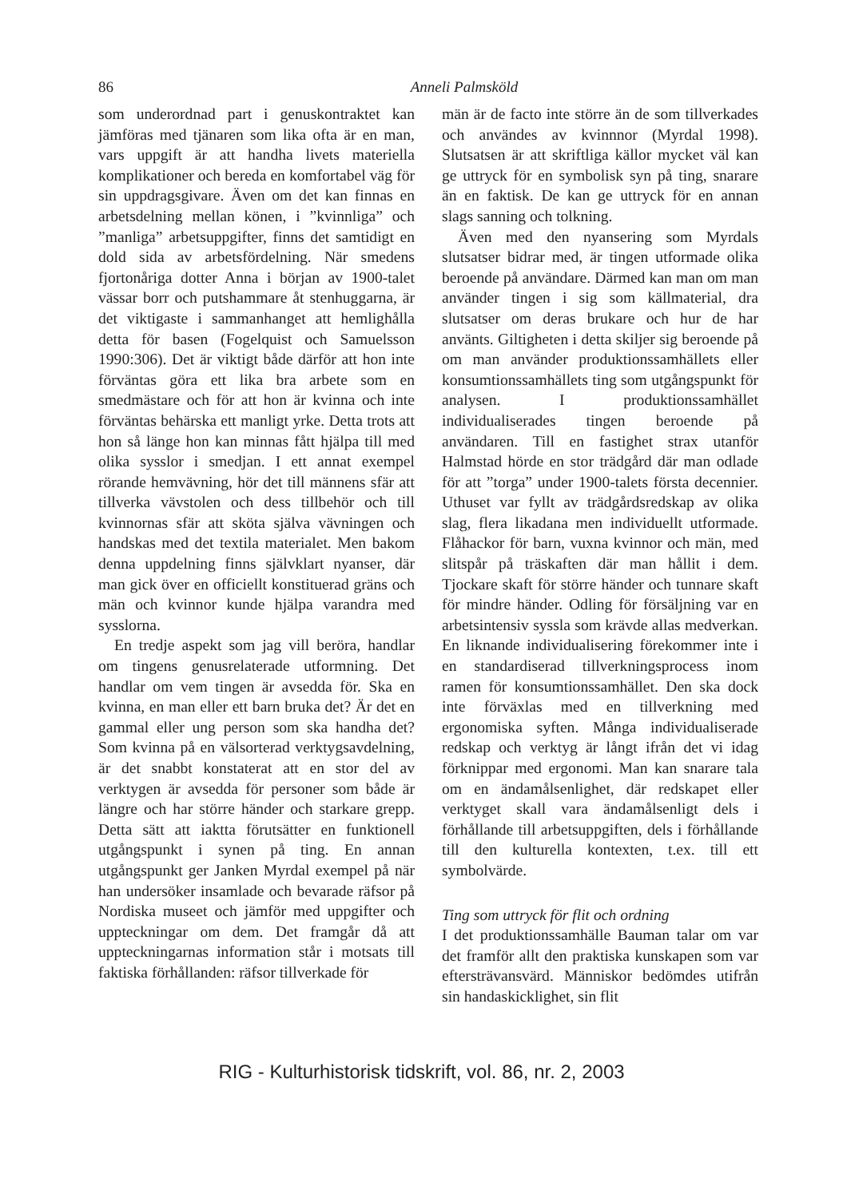86
Anneli Palmsköld
som underordnad part i genuskontraktet kan jämföras med tjänaren som lika ofta är en man, vars uppgift är att handha livets materiella komplikationer och bereda en komfortabel väg för sin uppdragsgivare. Även om det kan finnas en arbetsdelning mellan könen, i ”kvinnliga” och ”manliga” arbetsuppgifter, finns det samtidigt en dold sida av arbetsfördelning. När smedens fjortonåriga dotter Anna i början av 1900-talet vässar borr och putshammare åt stenhuggarna, är det viktigaste i sammanhanget att hemlighålla detta för basen (Fogelquist och Samuelsson 1990:306). Det är viktigt både därför att hon inte förväntas göra ett lika bra arbete som en smedmästare och för att hon är kvinna och inte förväntas behärska ett manligt yrke. Detta trots att hon så länge hon kan minnas fått hjälpa till med olika sysslor i smedjan. I ett annat exempel rörande hemvävning, hör det till männens sfär att tillverka vävstolen och dess tillbehör och till kvinnornas sfär att sköta själva vävningen och handskas med det textila materialet. Men bakom denna uppdelning finns självklart nyanser, där man gick över en officiellt konstituerad gräns och män och kvinnor kunde hjälpa varandra med sysslorna.
En tredje aspekt som jag vill beröra, handlar om tingens genusrelaterade utformning. Det handlar om vem tingen är avsedda för. Ska en kvinna, en man eller ett barn bruka det? Är det en gammal eller ung person som ska handha det? Som kvinna på en välsorterad verktygsavdelning, är det snabbt konstaterat att en stor del av verktygen är avsedda för personer som både är längre och har större händer och starkare grepp. Detta sätt att iaktta förutsätter en funktionell utgångspunkt i synen på ting. En annan utgångspunkt ger Janken Myrdal exempel på när han undersöker insamlade och bevarade räfsor på Nordiska museet och jämför med uppgifter och uppteckningar om dem. Det framgår då att uppteckningarnas information står i motsats till faktiska förhållanden: räfsor tillverkade för
män är de facto inte större än de som tillverkades och användes av kvinnnor (Myrdal 1998). Slutsatsen är att skriftliga källor mycket väl kan ge uttryck för en symbolisk syn på ting, snarare än en faktisk. De kan ge uttryck för en annan slags sanning och tolkning.
Även med den nyansering som Myrdals slutsatser bidrar med, är tingen utformade olika beroende på användare. Därmed kan man om man använder tingen i sig som källmaterial, dra slutsatser om deras brukare och hur de har använts. Giltigheten i detta skiljer sig beroende på om man använder produktionssamhällets eller konsumtionssamhällets ting som utgångspunkt för analysen. I produktionssamhället individualiserades tingen beroende på användaren. Till en fastighet strax utanför Halmstad hörde en stor trädgård där man odlade för att ”torga” under 1900-talets första decennier. Uthuset var fyllt av trädgårdsredskap av olika slag, flera likadana men individuellt utformade. Flåhackor för barn, vuxna kvinnor och män, med slitspår på träskaften där man hållit i dem. Tjockare skaft för större händer och tunnare skaft för mindre händer. Odling för försäljning var en arbetsintensiv syssla som krävde allas medverkan. En liknande individualisering förekommer inte i en standardiserad tillverkningsprocess inom ramen för konsumtionssamhället. Den ska dock inte förväxlas med en tillverkning med ergonomiska syften. Många individualiserade redskap och verktyg är långt ifrån det vi idag förknippar med ergonomi. Man kan snarare tala om en ändamålsenlighet, där redskapet eller verktyget skall vara ändamålsenligt dels i förhållande till arbetsuppgiften, dels i förhållande till den kulturella kontexten, t.ex. till ett symbolvärde.
Ting som uttryck för flit och ordning
I det produktionssamhälle Bauman talar om var det framför allt den praktiska kunskapen som var eftersträvansvärd. Människor bedömdes utifrån sin handaskicklighet, sin flit
RIG - Kulturhistorisk tidskrift, vol. 86, nr. 2, 2003